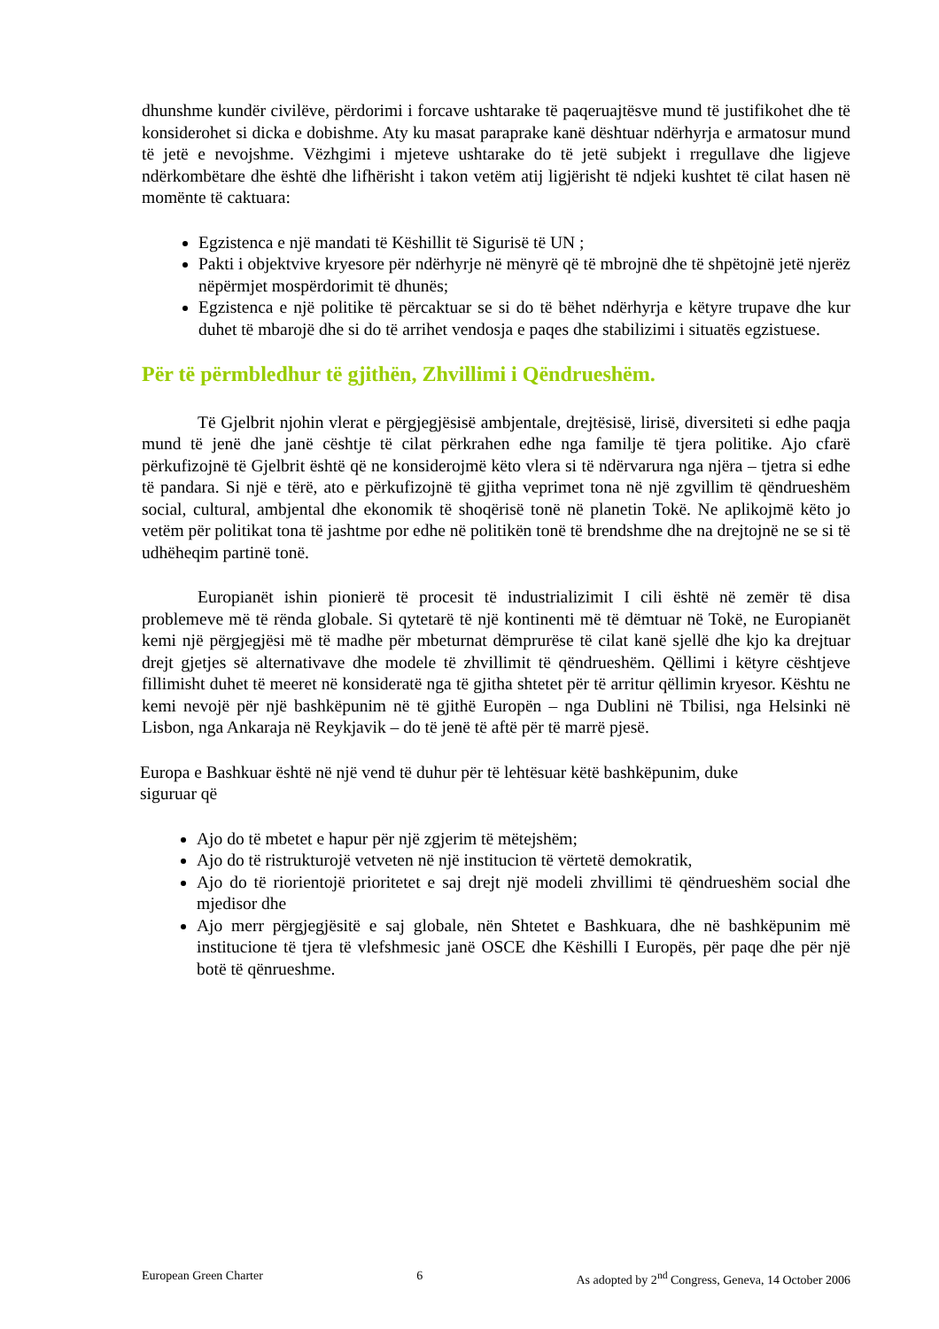dhunshme kundër civilëve, përdorimi i forcave ushtarake të paqeruajtësve mund të justifikohet dhe të konsiderohet si dicka e dobishme. Aty ku masat paraprake kanë dështuar ndërhyrja e armatosur mund të jetë e nevojshme. Vëzhgimi i mjeteve ushtarake do të jetë subjekt i rregullave dhe ligjeve ndërkombëtare dhe është dhe lifhërisht i takon vetëm atij ligjërisht të ndjeki kushtet të cilat hasen në momënte të caktuara:
Egzistenca e një mandati të Këshillit të Sigurisë të UN ;
Pakti i objektvive kryesore për ndërhyrje në mënyrë që të mbrojnë dhe të shpëtojnë jetë njerëz nëpërmjet mospërdorimit të dhunës;
Egzistenca e një politike të përcaktuar se si do të bëhet ndërhyrja e këtyre trupave dhe kur duhet të mbarojë dhe si do të arrihet vendosja e paqes dhe stabilizimi i situatës egzistuese.
Për të përmbledhur të gjithën, Zhvillimi i Qëndrueshëm.
Të Gjelbrit njohin vlerat e përgjegjësisë ambjentale, drejtësisë, lirisë, diversiteti si edhe paqja mund të jenë dhe janë cështje të cilat përkrahen edhe nga familje të tjera politike. Ajo cfarë përkufizojnë të Gjelbrit është që ne konsiderojmë këto vlera si të ndërvarura nga njëra – tjetra si edhe të pandara. Si një e tërë, ato e përkufizojnë të gjitha veprimet tona në një zgvillim të qëndrueshëm social, cultural, ambjental dhe ekonomik të shoqërisë tonë në planetin Tokë. Ne aplikojmë këto jo vetëm për politikat tona të jashtme por edhe në politikën tonë të brendshme dhe na drejtojnë ne se si të udhëheqim partinë tonë.
Europianët ishin pionierë të procesit të industrializimit I cili është në zemër të disa problemeve më të rënda globale. Si qytetarë të një kontinenti më të dëmtuar në Tokë, ne Europianët kemi një përgjegjësi më të madhe për mbeturnat dëmprurëse të cilat kanë sjellë dhe kjo ka drejtuar drejt gjetjes së alternativave dhe modele të zhvillimit të qëndrueshëm. Qëllimi i këtyre cështjeve fillimisht duhet të meeret në konsideratë nga të gjitha shtetet për të arritur qëllimin kryesor. Kështu ne kemi nevojë për një bashkëpunim në të gjithë Europën – nga Dublini në Tbilisi, nga Helsinki në Lisbon, nga Ankaraja në Reykjavik – do të jenë të aftë për të marrë pjesë.
Europa e Bashkuar është në një vend të duhur për të lehtësuar këtë bashkëpunim, duke siguruar që
Ajo do të mbetet e hapur për një zgjerim të mëtejshëm;
Ajo do të ristrukturojë vetveten në një institucion të vërtetë demokratik,
Ajo do të riorientojë prioritetet e saj drejt një modeli zhvillimi të qëndrueshëm social dhe mjedisor dhe
Ajo merr përgjegjësitë e saj globale, nën Shtetet e Bashkuara, dhe në bashkëpunim më institucione të tjera të vlefshmesic janë OSCE dhe Këshilli I Europës, për paqe dhe për një botë të qënrueshme.
European Green Charter 6 As adopted by 2<sup>nd</sup> Congress, Geneva, 14 October 2006